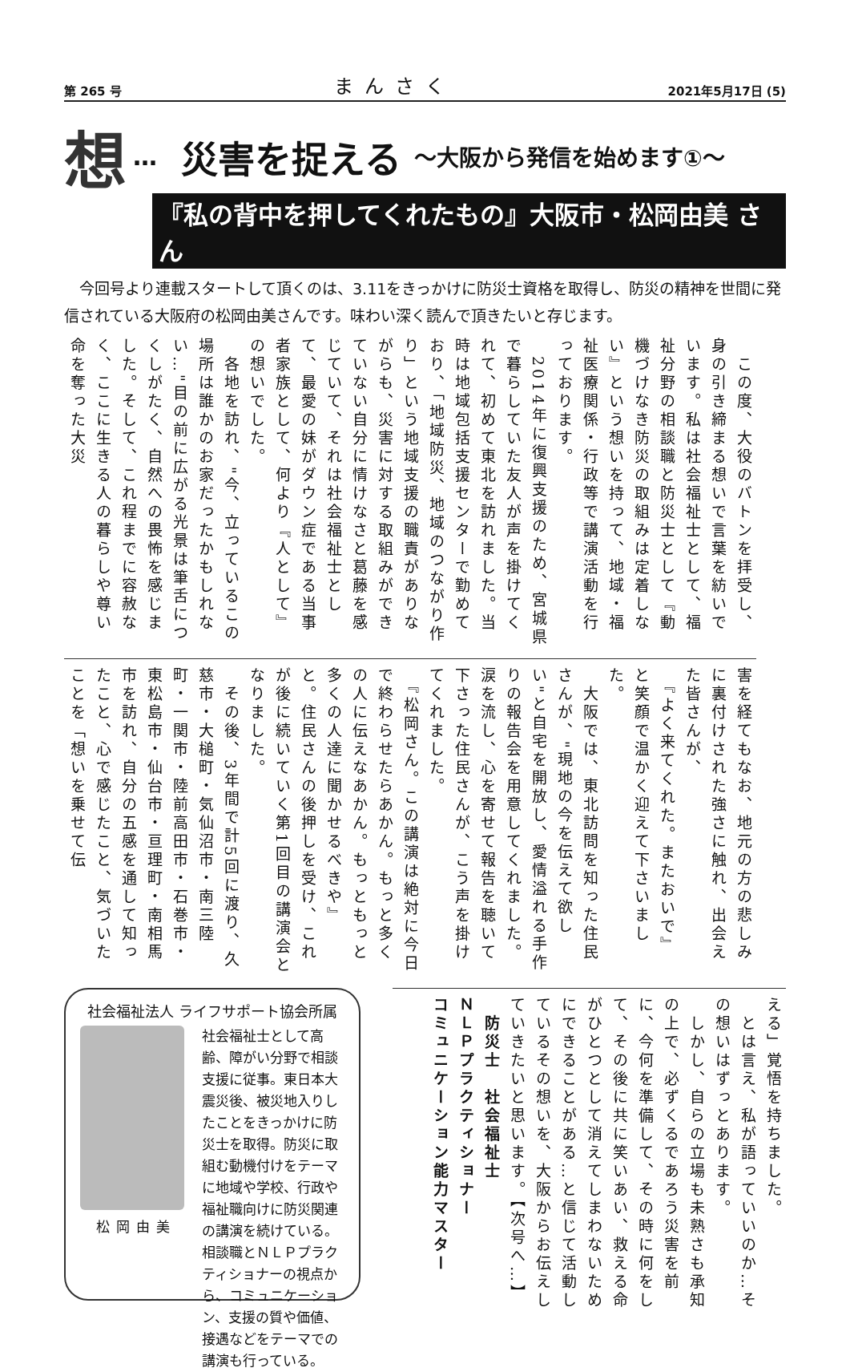第 265 号 まんさく 2021年5月17日 (5)
想 … 災害を捉える ～大阪から発信を始めます①～
『私の背中を押してくれたもの』大阪市・松岡由美 さん
今回号より連載スタートして頂くのは、3.11をきっかけに防災士資格を取得し、防災の精神を世間に発信されている大阪府の松岡由美さんです。味わい深く読んで頂きたいと存じます。
　この度、大役のバトンを拝受し、身の引き締まる想いで言葉を紡いでいます。私は社会福祉士として、福祉分野の相談職と防災士として『動機づけなき防災の取組みは定着しない』という想いを持って、地域・福祉医療関係・行政等で講演活動を行っております。
　2014年に復興支援のため、宮城県で暮らしていた友人が声を掛けてくれて、初めて東北を訪れました。当時は地域包括支援センターで勤めており、「地域防災、地域のつながり作り」という地域支援の職責がありながらも、災害に対する取組みができていない自分に情けなさと葛藤を感じていて、それは社会福祉士として、最愛の妹がダウン症である当事者家族として、何より『人として』の想いでした。
　各地を訪れ、"今、立っているこの場所は誰かのお家だったかもしれない…"目の前に広がる光景は筆舌につくしがたく、自然への畏怖を感じました。そして、これ程までに容赦なく、ここに生きる人の暮らしや尊い命を奪った大災
害を経てもなお、地元の方の悲しみに裏付けされた強さに触れ、出会えた皆さんが、
　『よく来てくれた。またおいで』
と笑顔で温かく迎えて下さいました。
　大阪では、東北訪問を知った住民さんが、"現地の今を伝えて欲しい"と自宅を開放し、愛情溢れる手作りの報告会を用意してくれました。涙を流し、心を寄せて報告を聴いて下さった住民さんが、こう声を掛けてくれました。
　『松岡さん。この講演は絶対に今日で終わらせたらあかん。もっと多くの人に伝えなあかん。もっともっと多くの人達に聞かせるべきや』
と。住民さんの後押しを受け、これが後に続いていく第1回目の講演会となりました。
　その後、3年間で計5回に渡り、久慈市・大槌町・気仙沼市・南三陸町・一関市・陸前高田市・石巻市・東松島市・仙台市・亘理町・南相馬市を訪れ、自分の五感を通して知ったこと、心で感じたこと、気づいたことを「想いを乗せて伝
社会福祉法人 ライフサポート協会所属
松岡由美 社会福祉士として高齢、障がい分野で相談支援に従事。東日本大震災後、被災地入りしたことをきっかけに防災士を取得。防災に取組む動機付けをテーマに地域や学校、行政や福祉職向けに防災関連の講演を続けている。
相談職とＮＬＰプラクティショナーの視点から、コミュニケーション、支援の質や価値、接遇などをテーマでの講演も行っている。
える」覚悟を持ちました。
　とは言え、私が語っていいのか…その想いはずっとあります。
　しかし、自らの立場も未熟さも承知の上で、必ずくるであろう災害を前に、今何を準備して、その時に何をして、その後に共に笑いあい、救える命がひとつとして消えてしまわないためにできることがある…と信じて活動しているその想いを、大阪からお伝えしていきたいと思います。【次号へ…】
　防災士　社会福祉士
ＮＬＰプラクティショナー
コミュニケーション能力マスター